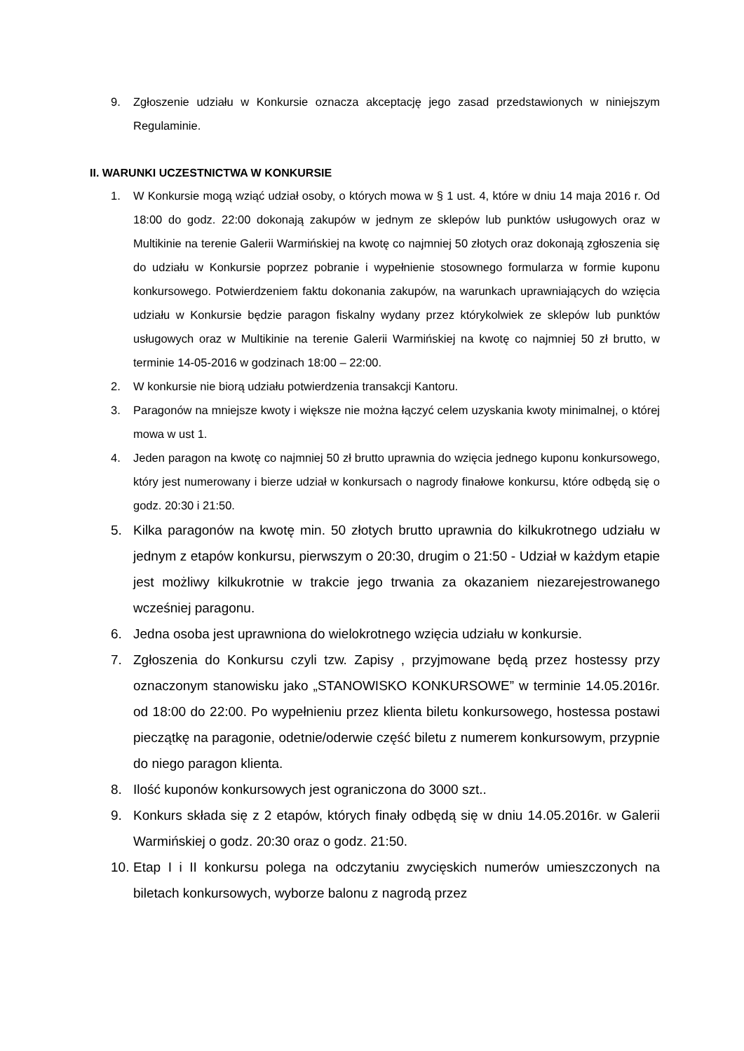9. Zgłoszenie udziału w Konkursie oznacza akceptację jego zasad przedstawionych w niniejszym Regulaminie.
II. WARUNKI UCZESTNICTWA W KONKURSIE
1. W Konkursie mogą wziąć udział osoby, o których mowa w § 1 ust. 4, które w dniu 14 maja 2016 r. Od 18:00 do godz. 22:00 dokonają zakupów w jednym ze sklepów lub punktów usługowych oraz w Multikinie na terenie Galerii Warmińskiej na kwotę co najmniej 50 złotych oraz dokonają zgłoszenia się do udziału w Konkursie poprzez pobranie i wypełnienie stosownego formularza w formie kuponu konkursowego. Potwierdzeniem faktu dokonania zakupów, na warunkach uprawniających do wzięcia udziału w Konkursie będzie paragon fiskalny wydany przez którykolwiek ze sklepów lub punktów usługowych oraz w Multikinie na terenie Galerii Warmińskiej na kwotę co najmniej 50 zł brutto, w terminie 14-05-2016 w godzinach 18:00 – 22:00.
2. W konkursie nie biorą udziału potwierdzenia transakcji Kantoru.
3. Paragonów na mniejsze kwoty i większe nie można łączyć celem uzyskania kwoty minimalnej, o której mowa w ust 1.
4. Jeden paragon na kwotę co najmniej 50 zł brutto uprawnia do wzięcia jednego kuponu konkursowego, który jest numerowany i bierze udział w konkursach o nagrody finałowe konkursu, które odbędą się o godz. 20:30 i 21:50.
5. Kilka paragonów na kwotę min. 50 złotych brutto uprawnia do kilkukrotnego udziału w jednym z etapów konkursu, pierwszym o 20:30, drugim o 21:50 - Udział w każdym etapie jest możliwy kilkukrotnie w trakcie jego trwania za okazaniem niezarejestrowanego wcześniej paragonu.
6. Jedna osoba jest uprawniona do wielokrotnego wzięcia udziału w konkursie.
7. Zgłoszenia do Konkursu czyli tzw. Zapisy , przyjmowane będą przez hostessy przy oznaczonym stanowisku jako „STANOWISKO KONKURSOWE” w terminie 14.05.2016r. od 18:00 do 22:00. Po wypełnieniu przez klienta biletu konkursowego, hostessa postawi pieczątkę na paragonie, odetnie/oderwie część biletu z numerem konkursowym, przypnie do niego paragon klienta.
8. Ilość kuponów konkursowych jest ograniczona do 3000 szt..
9. Konkurs składa się z 2 etapów, których finały odbędą się w dniu 14.05.2016r. w Galerii Warmińskiej o godz. 20:30 oraz o godz. 21:50.
10.
Etap I i II konkursu polega na odczytaniu zwycięskich numerów umieszczonych na biletach konkursowych, wyborze balonu z nagrodą przez